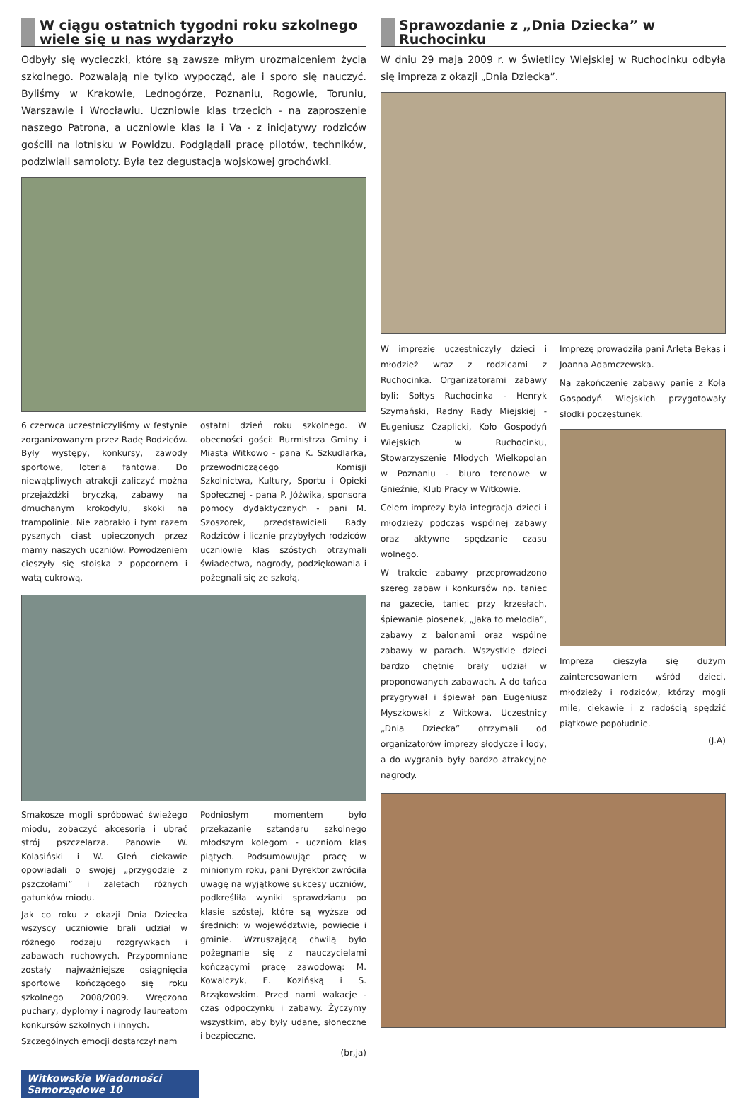W ciągu ostatnich tygodni roku szkolnego wiele się u nas wydarzyło
Odbyły się wycieczki, które są zawsze miłym urozmaiceniem życia szkolnego. Pozwalają nie tylko wypocząć, ale i sporo się nauczyć. Byliśmy w Krakowie, Lednogórze, Poznaniu, Rogowie, Toruniu, Warszawie i Wrocławiu. Uczniowie klas trzecich - na zaproszenie naszego Patrona, a uczniowie klas Ia i Va - z inicjatywy rodziców gościli na lotnisku w Powidzu. Podglądali pracę pilotów, techników, podziwiali samoloty. Była tez degustacja wojskowej grochówki.
6 czerwca uczestniczyliśmy w festynie zorganizowanym przez Radę Rodziców. Były występy, konkursy, zawody sportowe, loteria fantowa. Do niewątpliwych atrakcji zaliczyć można przejażdżki bryczką, zabawy na dmuchanym krokodylu, skoki na trampolinie. Nie zabrakło i tym razem pysznych ciast upieczonych przez mamy naszych uczniów. Powodzeniem cieszyły się stoiska z popcornem i watą cukrową.
ostatni dzień roku szkolnego. W obecności gości: Burmistrza Gminy i Miasta Witkowo - pana K. Szkudlarka, przewodniczącego Komisji Szkolnictwa, Kultury, Sportu i Opieki Społecznej - pana P. Jóźwika, sponsora pomocy dydaktycznych - pani M. Szoszorek, przedstawicieli Rady Rodziców i licznie przybyłych rodziców uczniowie klas szóstych otrzymali świadectwa, nagrody, podziękowania i pożegnali się ze szkołą.
Smakosze mogli spróbować świeżego miodu, zobaczyć akcesoria i ubrać strój pszczelarza. Panowie W. Kolasiński i W. Gleń ciekawie opowiadali o swojej „przygodzie z pszczołami” i zaletach różnych gatunków miodu.
Jak co roku z okazji Dnia Dziecka wszyscy uczniowie brali udział w różnego rodzaju rozgrywkach i zabawach ruchowych. Przypomniane zostały najważniejsze osiągnięcia sportowe kończącego się roku szkolnego 2008/2009. Wręczono puchary, dyplomy i nagrody laureatom konkursów szkolnych i innych.
Szczególnych emocji dostarczył nam
Podniosłym momentem było przekazanie sztandaru szkolnego młodszym kolegom - uczniom klas piątych. Podsumowując pracę w minionym roku, pani Dyrektor zwróciła uwagę na wyjątkowe sukcesy uczniów, podkreśliła wyniki sprawdzianu po klasie szóstej, które są wyższe od średnich: w województwie, powiecie i gminie. Wzruszającą chwilą było pożegnanie się z nauczycielami kończącymi pracę zawodową: M. Kowalczyk, E. Kozińską i S. Brząkowskim. Przed nami wakacje - czas odpoczynku i zabawy. Życzymy wszystkim, aby były udane, słoneczne i bezpieczne.
(br,ja)
Sprawozdanie z „Dnia Dziecka” w Ruchocinku
W dniu 29 maja 2009 r. w Świetlicy Wiejskiej w Ruchocinku odbyła się impreza z okazji „Dnia Dziecka”.
W imprezie uczestniczyły dzieci i młodzież wraz z rodzicami z Ruchocinka. Organizatorami zabawy byli: Sołtys Ruchocinka - Henryk Szymański, Radny Rady Miejskiej - Eugeniusz Czaplicki, Koło Gospodyń Wiejskich w Ruchocinku, Stowarzyszenie Młodych Wielkopolan w Poznaniu - biuro terenowe w Gnieźnie, Klub Pracy w Witkowie.
Celem imprezy była integracja dzieci i młodzieży podczas wspólnej zabawy oraz aktywne spędzanie czasu wolnego.
W trakcie zabawy przeprowadzono szereg zabaw i konkursów np. taniec na gazecie, taniec przy krzesłach, śpiewanie piosenek, „Jaka to melodia”, zabawy z balonami oraz wspólne zabawy w parach. Wszystkie dzieci bardzo chętnie brały udział w proponowanych zabawach. A do tańca przygrywał i śpiewał pan Eugeniusz Myszkowski z Witkowa. Uczestnicy „Dnia Dziecka” otrzymali od organizatorów imprezy słodycze i lody, a do wygrania były bardzo atrakcyjne nagrody.
Imprezę prowadziła pani Arleta Bekas i Joanna Adamczewska.
Na zakończenie zabawy panie z Koła Gospodyń Wiejskich przygotowały słodki poczęstunek.
Impreza cieszyła się dużym zainteresowaniem wśród dzieci, młodzieży i rodziców, którzy mogli mile, ciekawie i z radością spędzić piątkowe popołudnie.
(J.A)
Witkowskie Wiadomości Samorządowe 10